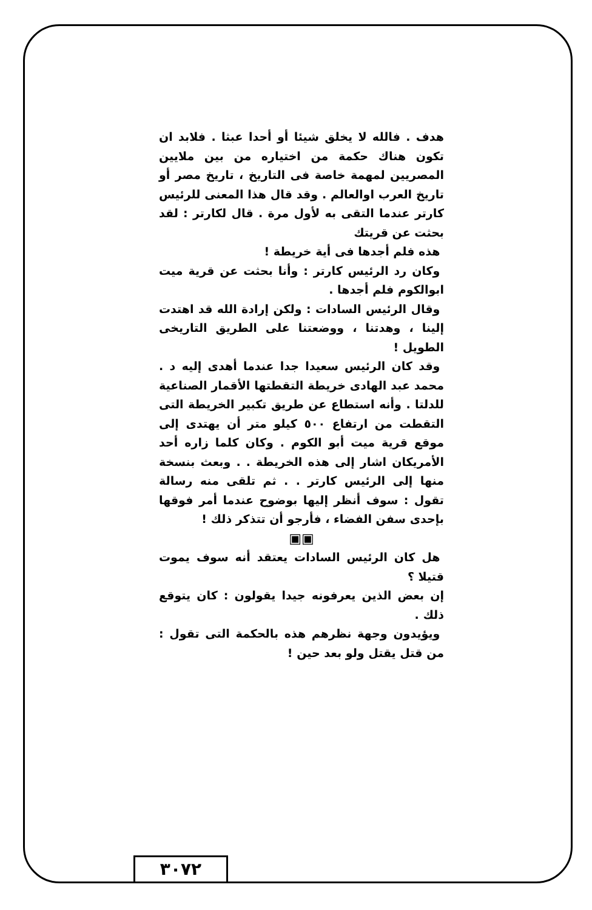هدف . فالله لا يخلق شيئا أو أحدا عبثا . فلابد ان تكون هناك حكمة من اختياره من بين ملايين المصريين لمهمة خاصة فى التاريخ ، تاريخ مصر أو تاريخ العرب اوالعالم . وقد قال هذا المعنى للرئيس كارتر عندما التقى به لأول مرة . قال لكارتر : لقد بحثت عن قريتك
هذه فلم أجدها فى أية خريطة !
وكان رد الرئيس كارتر : وأنا بحثت عن قرية ميت ابوالكوم فلم أجدها .
وقال الرئيس السادات : ولكن إرادة الله قد اهتدت إلينا ، وهدتنا ، ووضعتنا على الطريق التاريخى الطويل !
وقد كان الرئيس سعيدا جدا عندما أهدى إليه د . محمد عبد الهادى خريطة التقطتها الأقمار الصناعية للدلتا . وأنه استطاع عن طريق تكبير الخريطة التى التقطت من ارتفاع ٥٠٠ كيلو متر أن يهتدى إلى موقع قرية ميت أبو الكوم . وكان كلما زاره أحد الأمريكان اشار إلى هذه الخريطة . . وبعث بنسخة منها إلى الرئيس كارتر . . ثم تلقى منه رسالة تقول : سوف أنظر إليها بوضوح عندما أمر فوقها بإحدى سفن الفضاء ، فأرجو أن تتذكر ذلك !
▣▣
هل كان الرئيس السادات يعتقد أنه سوف يموت قتيلا ؟
إن بعض الذين يعرفونه جيدا يقولون : كان يتوقع ذلك .
ويؤيدون وجهة نظرهم هذه بالحكمة التى تقول : من قتل يقتل ولو بعد حين !
٣٠٧٢